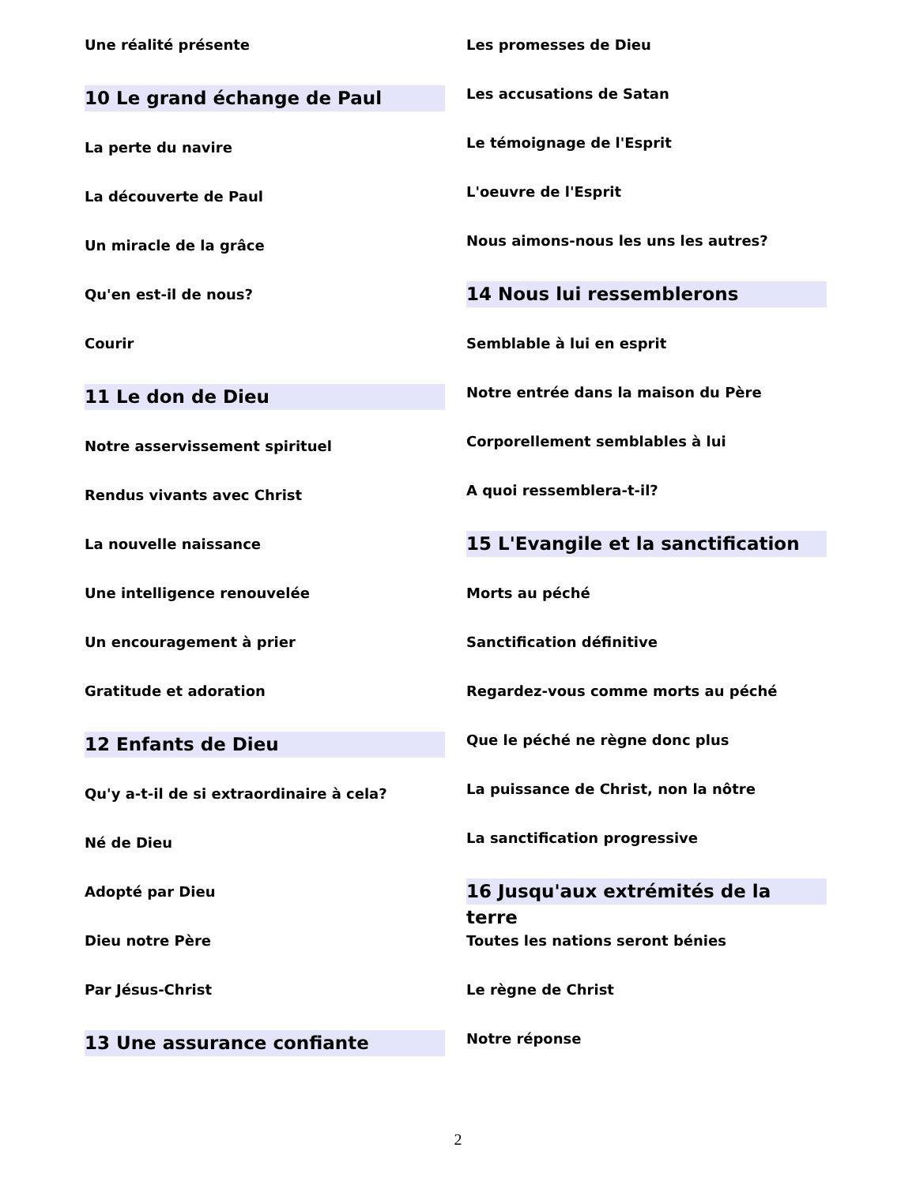Une réalité présente
10 Le grand échange de Paul
La perte du navire
La découverte de Paul
Un miracle de la grâce
Qu'en est-il de nous?
Courir
11 Le don de Dieu
Notre asservissement spirituel
Rendus vivants avec Christ
La nouvelle naissance
Une intelligence renouvelée
Un encouragement à prier
Gratitude et adoration
12 Enfants de Dieu
Qu'y a-t-il de si extraordinaire à cela?
Né de Dieu
Adopté par Dieu
Dieu notre Père
Par Jésus-Christ
13 Une assurance confiante
Les promesses de Dieu
Les accusations de Satan
Le témoignage de l'Esprit
L'oeuvre de l'Esprit
Nous aimons-nous les uns les autres?
14 Nous lui ressemblerons
Semblable à lui en esprit
Notre entrée dans la maison du Père
Corporellement semblables à lui
A quoi ressemblera-t-il?
15 L'Evangile et la sanctification
Morts au péché
Sanctification définitive
Regardez-vous comme morts au péché
Que le péché ne règne donc plus
La puissance de Christ, non la nôtre
La sanctification progressive
16 Jusqu'aux extrémités de la terre
Toutes les nations seront bénies
Le règne de Christ
Notre réponse
2